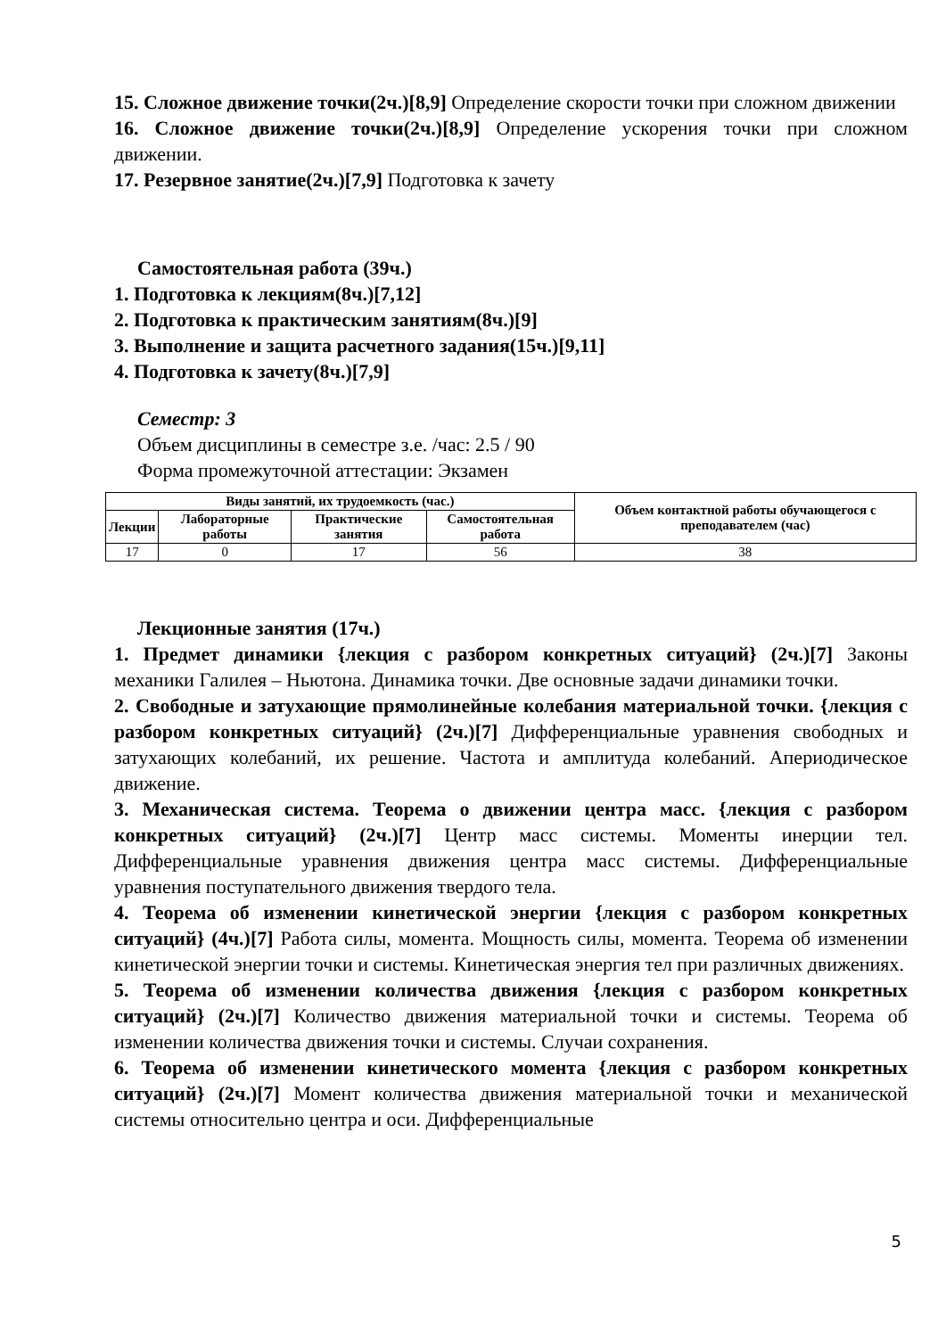15. Сложное движение точки(2ч.)[8,9] Определение скорости точки при сложном движении
16. Сложное движение точки(2ч.)[8,9] Определение ускорения точки при сложном движении.
17. Резервное занятие(2ч.)[7,9] Подготовка к зачету
Самостоятельная работа (39ч.)
1. Подготовка к лекциям(8ч.)[7,12]
2. Подготовка к практическим занятиям(8ч.)[9]
3. Выполнение и защита расчетного задания(15ч.)[9,11]
4. Подготовка к зачету(8ч.)[7,9]
Семестр: 3
Объем дисциплины в семестре з.е. /час: 2.5 / 90
Форма промежуточной аттестации: Экзамен
| Виды занятий, их трудоемкость (час.) | | | | Объем контактной работы обучающегося с преподавателем (час) |
| --- | --- | --- | --- | --- |
| Лекции | Лабораторные работы | Практические занятия | Самостоятельная работа | |
| 17 | 0 | 17 | 56 | 38 |
Лекционные занятия (17ч.)
1. Предмет динамики {лекция с разбором конкретных ситуаций} (2ч.)[7] Законы механики Галилея – Ньютона. Динамика точки. Две основные задачи динамики точки.
2. Свободные и затухающие прямолинейные колебания материальной точки. {лекция с разбором конкретных ситуаций} (2ч.)[7] Дифференциальные уравнения свободных и затухающих колебаний, их решение. Частота и амплитуда колебаний. Апериодическое движение.
3. Механическая система. Теорема о движении центра масс. {лекция с разбором конкретных ситуаций} (2ч.)[7] Центр масс системы. Моменты инерции тел. Дифференциальные уравнения движения центра масс системы. Дифференциальные уравнения поступательного движения твердого тела.
4. Теорема об изменении кинетической энергии {лекция с разбором конкретных ситуаций} (4ч.)[7] Работа силы, момента. Мощность силы, момента. Теорема об изменении кинетической энергии точки и системы. Кинетическая энергия тел при различных движениях.
5. Теорема об изменении количества движения {лекция с разбором конкретных ситуаций} (2ч.)[7] Количество движения материальной точки и системы. Теорема об изменении количества движения точки и системы. Случаи сохранения.
6. Теорема об изменении кинетического момента {лекция с разбором конкретных ситуаций} (2ч.)[7] Момент количества движения материальной точки и механической системы относительно центра и оси. Дифференциальные
5